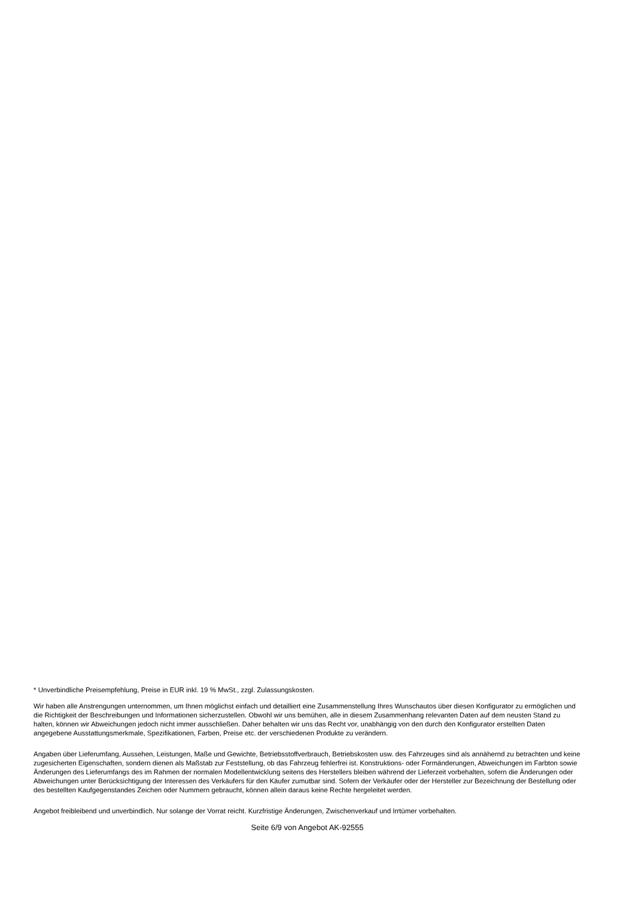* Unverbindliche Preisempfehlung, Preise in EUR inkl. 19 % MwSt., zzgl. Zulassungskosten.
Wir haben alle Anstrengungen unternommen, um Ihnen möglichst einfach und detailliert eine Zusammenstellung Ihres Wunschautos über diesen Konfigurator zu ermöglichen und die Richtigkeit der Beschreibungen und Informationen sicherzustellen. Obwohl wir uns bemühen, alle in diesem Zusammenhang relevanten Daten auf dem neusten Stand zu halten, können wir Abweichungen jedoch nicht immer ausschließen. Daher behalten wir uns das Recht vor, unabhängig von den durch den Konfigurator erstellten Daten angegebene Ausstattungsmerkmale, Spezifikationen, Farben, Preise etc. der verschiedenen Produkte zu verändern.
Angaben über Lieferumfang, Aussehen, Leistungen, Maße und Gewichte, Betriebsstoffverbrauch, Betriebskosten usw. des Fahrzeuges sind als annähernd zu betrachten und keine zugesicherten Eigenschaften, sondern dienen als Maßstab zur Feststellung, ob das Fahrzeug fehlerfrei ist. Konstruktions- oder Formänderungen, Abweichungen im Farbton sowie Änderungen des Lieferumfangs des im Rahmen der normalen Modellentwicklung seitens des Herstellers bleiben während der Lieferzeit vorbehalten, sofern die Änderungen oder Abweichungen unter Berücksichtigung der Interessen des Verkäufers für den Käufer zumutbar sind. Sofern der Verkäufer oder der Hersteller zur Bezeichnung der Bestellung oder des bestellten Kaufgegenstandes Zeichen oder Nummern gebraucht, können allein daraus keine Rechte hergeleitet werden.
Angebot freibleibend und unverbindlich. Nur solange der Vorrat reicht. Kurzfristige Änderungen, Zwischenverkauf und Irrtümer vorbehalten.
Seite 6/9 von Angebot AK-92555